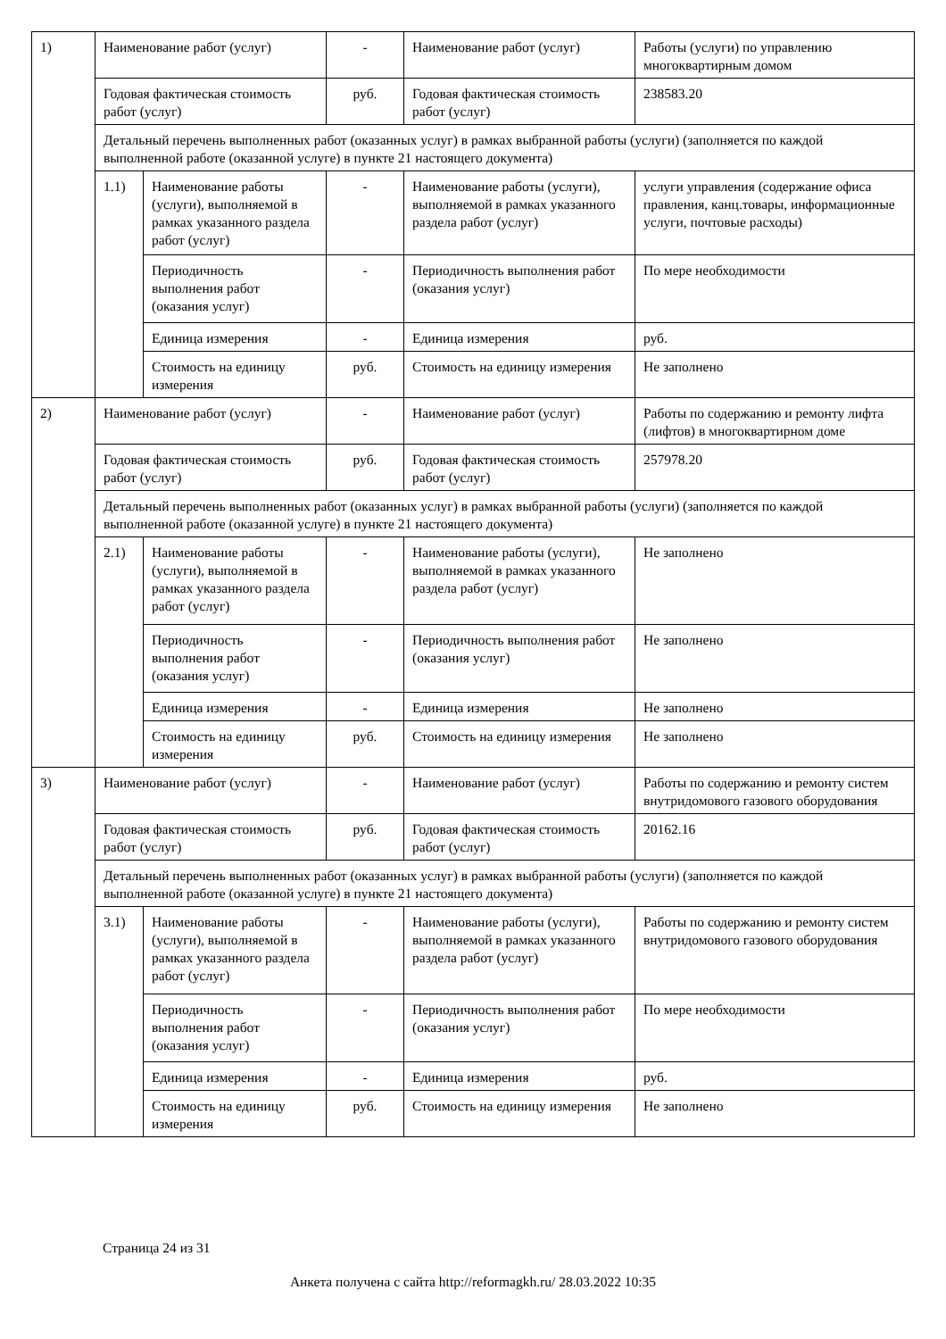| 1) | Наименование работ (услуг) | | - | Наименование работ (услуг) | Работы (услуги) по управлению многоквартирным домом |
| | Годовая фактическая стоимость работ (услуг) | | руб. | Годовая фактическая стоимость работ (услуг) | 238583.20 |
| | Детальный перечень выполненных работ (оказанных услуг) в рамках выбранной работы (услуги) (заполняется по каждой выполненной работе (оказанной услуге) в пункте 21 настоящего документа) | | | | |
| | 1.1) | Наименование работы (услуги), выполняемой в рамках указанного раздела работ (услуг) | - | Наименование работы (услуги), выполняемой в рамках указанного раздела работ (услуг) | услуги управления (содержание офиса правления, канц.товары, информационные услуги, почтовые расходы) |
| | | Периодичность выполнения работ (оказания услуг) | - | Периодичность выполнения работ (оказания услуг) | По мере необходимости |
| | | Единица измерения | - | Единица измерения | руб. |
| | | Стоимость на единицу измерения | руб. | Стоимость на единицу измерения | Не заполнено |
| 2) | Наименование работ (услуг) | | - | Наименование работ (услуг) | Работы по содержанию и ремонту лифта (лифтов) в многоквартирном доме |
| | Годовая фактическая стоимость работ (услуг) | | руб. | Годовая фактическая стоимость работ (услуг) | 257978.20 |
| | Детальный перечень выполненных работ (оказанных услуг) в рамках выбранной работы (услуги) (заполняется по каждой выполненной работе (оказанной услуге) в пункте 21 настоящего документа) | | | | |
| | 2.1) | Наименование работы (услуги), выполняемой в рамках указанного раздела работ (услуг) | - | Наименование работы (услуги), выполняемой в рамках указанного раздела работ (услуг) | Не заполнено |
| | | Периодичность выполнения работ (оказания услуг) | - | Периодичность выполнения работ (оказания услуг) | Не заполнено |
| | | Единица измерения | - | Единица измерения | Не заполнено |
| | | Стоимость на единицу измерения | руб. | Стоимость на единицу измерения | Не заполнено |
| 3) | Наименование работ (услуг) | | - | Наименование работ (услуг) | Работы по содержанию и ремонту систем внутридомового газового оборудования |
| | Годовая фактическая стоимость работ (услуг) | | руб. | Годовая фактическая стоимость работ (услуг) | 20162.16 |
| | Детальный перечень выполненных работ (оказанных услуг) в рамках выбранной работы (услуги) (заполняется по каждой выполненной работе (оказанной услуге) в пункте 21 настоящего документа) | | | | |
| | 3.1) | Наименование работы (услуги), выполняемой в рамках указанного раздела работ (услуг) | - | Наименование работы (услуги), выполняемой в рамках указанного раздела работ (услуг) | Работы по содержанию и ремонту систем внутридомового газового оборудования |
| | | Периодичность выполнения работ (оказания услуг) | - | Периодичность выполнения работ (оказания услуг) | По мере необходимости |
| | | Единица измерения | - | Единица измерения | руб. |
| | | Стоимость на единицу измерения | руб. | Стоимость на единицу измерения | Не заполнено |
Страница 24 из 31
Анкета получена с сайта http://reformagkh.ru/ 28.03.2022 10:35